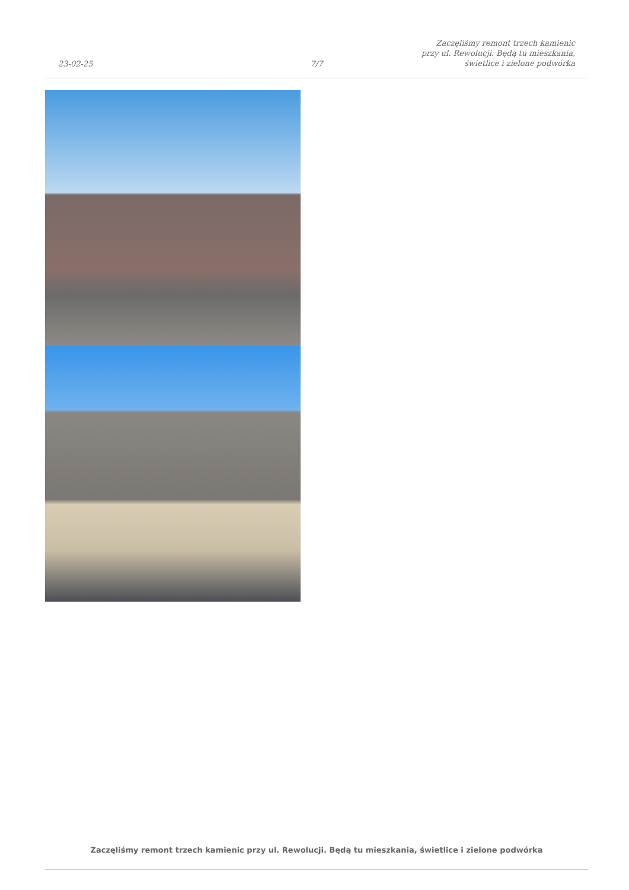23-02-25
7/7
Zaczęliśmy remont trzech kamienic
przy ul. Rewolucji. Będą tu mieszkania,
świetlice i zielone podwórka
Zaczęliśmy remont trzech kamienic przy ul. Rewolucji. Będą tu mieszkania, świetlice i zielone podwórka